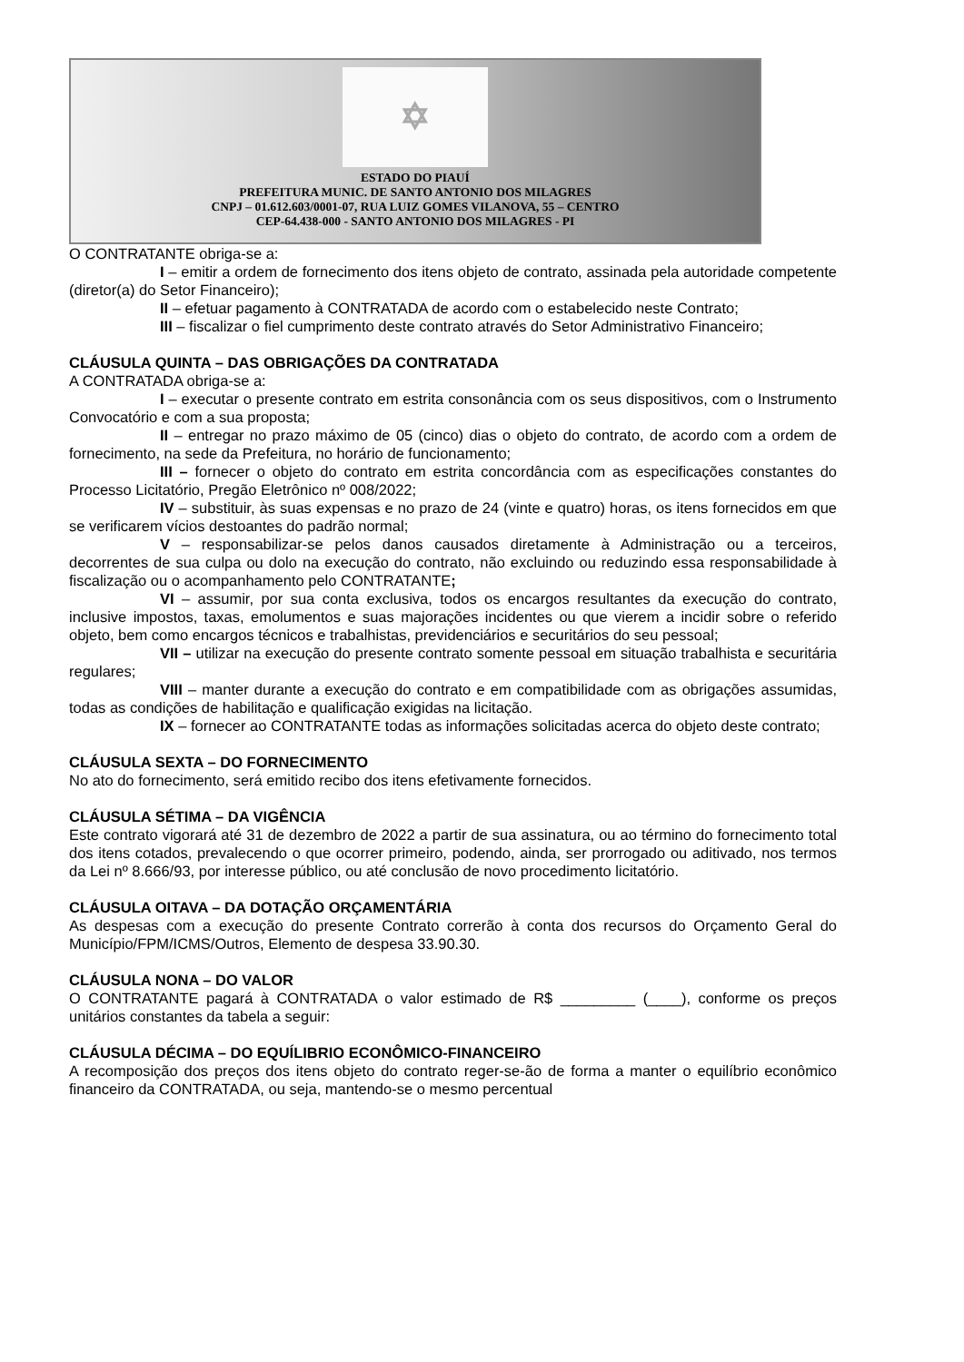✡
ESTADO DO PIAUÍ
PREFEITURA MUNIC. DE SANTO ANTONIO DOS MILAGRES
CNPJ – 01.612.603/0001-07, RUA LUIZ GOMES VILANOVA, 55 – CENTRO
CEP-64.438-000 - SANTO ANTONIO DOS MILAGRES - PI
O CONTRATANTE obriga-se a:
I – emitir a ordem de fornecimento dos itens objeto de contrato, assinada pela autoridade competente (diretor(a) do Setor Financeiro);
II – efetuar pagamento à CONTRATADA de acordo com o estabelecido neste Contrato;
III – fiscalizar o fiel cumprimento deste contrato através do Setor Administrativo Financeiro;
CLÁUSULA QUINTA – DAS OBRIGAÇÕES DA CONTRATADA
A CONTRATADA obriga-se a:
I – executar o presente contrato em estrita consonância com os seus dispositivos, com o Instrumento Convocatório e com a sua proposta;
II – entregar no prazo máximo de 05 (cinco) dias o objeto do contrato, de acordo com a ordem de fornecimento, na sede da Prefeitura, no horário de funcionamento;
III – fornecer o objeto do contrato em estrita concordância com as especificações constantes do Processo Licitatório, Pregão Eletrônico nº 008/2022;
IV – substituir, às suas expensas e no prazo de 24 (vinte e quatro) horas, os itens fornecidos em que se verificarem vícios destoantes do padrão normal;
V – responsabilizar-se pelos danos causados diretamente à Administração ou a terceiros, decorrentes de sua culpa ou dolo na execução do contrato, não excluindo ou reduzindo essa responsabilidade à fiscalização ou o acompanhamento pelo CONTRATANTE;
VI – assumir, por sua conta exclusiva, todos os encargos resultantes da execução do contrato, inclusive impostos, taxas, emolumentos e suas majorações incidentes ou que vierem a incidir sobre o referido objeto, bem como encargos técnicos e trabalhistas, previdenciários e securitários do seu pessoal;
VII – utilizar na execução do presente contrato somente pessoal em situação trabalhista e securitária regulares;
VIII – manter durante a execução do contrato e em compatibilidade com as obrigações assumidas, todas as condições de habilitação e qualificação exigidas na licitação.
IX – fornecer ao CONTRATANTE todas as informações solicitadas acerca do objeto deste contrato;
CLÁUSULA SEXTA – DO FORNECIMENTO
No ato do fornecimento, será emitido recibo dos itens efetivamente fornecidos.
CLÁUSULA SÉTIMA – DA VIGÊNCIA
Este contrato vigorará até 31 de dezembro de 2022 a partir de sua assinatura, ou ao término do fornecimento total dos itens cotados, prevalecendo o que ocorrer primeiro, podendo, ainda, ser prorrogado ou aditivado, nos termos da Lei nº 8.666/93, por interesse público, ou até conclusão de novo procedimento licitatório.
CLÁUSULA OITAVA – DA DOTAÇÃO ORÇAMENTÁRIA
As despesas com a execução do presente Contrato correrão à conta dos recursos do Orçamento Geral do Município/FPM/ICMS/Outros, Elemento de despesa 33.90.30.
CLÁUSULA NONA – DO VALOR
O CONTRATANTE pagará à CONTRATADA o valor estimado de R$ _________ (____), conforme os preços unitários constantes da tabela a seguir:
CLÁUSULA DÉCIMA – DO EQUÍLIBRIO ECONÔMICO-FINANCEIRO
A recomposição dos preços dos itens objeto do contrato reger-se-ão de forma a manter o equilíbrio econômico financeiro da CONTRATADA, ou seja, mantendo-se o mesmo percentual